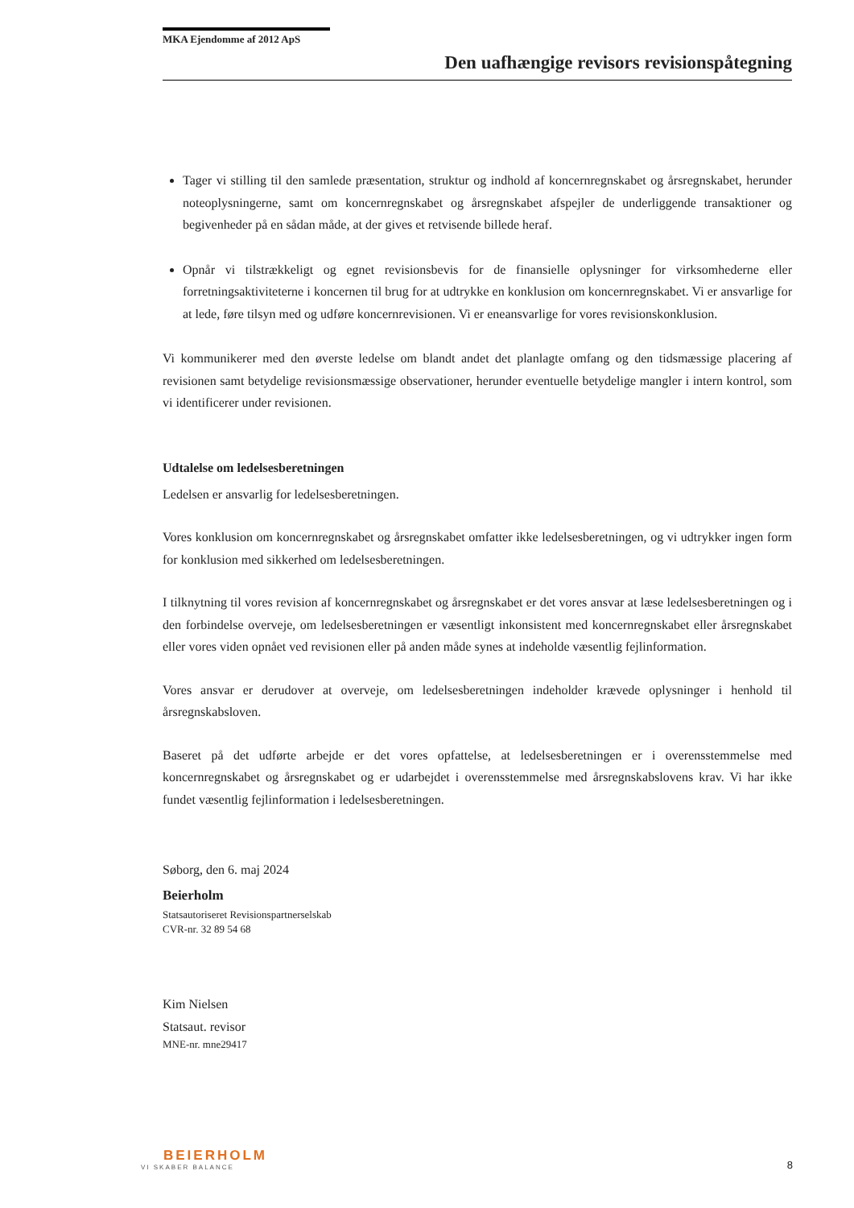MKA Ejendomme af 2012 ApS
Den uafhængige revisors revisionspåtegning
Tager vi stilling til den samlede præsentation, struktur og indhold af koncernregnskabet og årsregnskabet, herunder noteoplysningerne, samt om koncernregnskabet og årsregnskabet afspejler de underliggende transaktioner og begivenheder på en sådan måde, at der gives et retvisende billede heraf.
Opnår vi tilstrækkeligt og egnet revisionsbevis for de finansielle oplysninger for virksomhederne eller forretningsaktiviteterne i koncernen til brug for at udtrykke en konklusion om koncernregnskabet. Vi er ansvarlige for at lede, føre tilsyn med og udføre koncernrevisionen. Vi er eneansvarlige for vores revisionskonklusion.
Vi kommunikerer med den øverste ledelse om blandt andet det planlagte omfang og den tidsmæssige placering af revisionen samt betydelige revisionsmæssige observationer, herunder eventuelle betydelige mangler i intern kontrol, som vi identificerer under revisionen.
Udtalelse om ledelsesberetningen
Ledelsen er ansvarlig for ledelsesberetningen.
Vores konklusion om koncernregnskabet og årsregnskabet omfatter ikke ledelsesberetningen, og vi udtrykker ingen form for konklusion med sikkerhed om ledelsesberetningen.
I tilknytning til vores revision af koncernregnskabet og årsregnskabet er det vores ansvar at læse ledelsesberetningen og i den forbindelse overveje, om ledelsesberetningen er væsentligt inkonsistent med koncernregnskabet eller årsregnskabet eller vores viden opnået ved revisionen eller på anden måde synes at indeholde væsentlig fejlinformation.
Vores ansvar er derudover at overveje, om ledelsesberetningen indeholder krævede oplysninger i henhold til årsregnskabsloven.
Baseret på det udførte arbejde er det vores opfattelse, at ledelsesberetningen er i overensstemmelse med koncernregnskabet og årsregnskabet og er udarbejdet i overensstemmelse med årsregnskabslovens krav. Vi har ikke fundet væsentlig fejlinformation i ledelsesberetningen.
Søborg, den 6. maj 2024
Beierholm
Statsautoriseret Revisionspartnerselskab
CVR-nr. 32 89 54 68
Kim Nielsen
Statsaut. revisor
MNE-nr. mne29417
BEIERHOLM
VI SKABER BALANCE
8